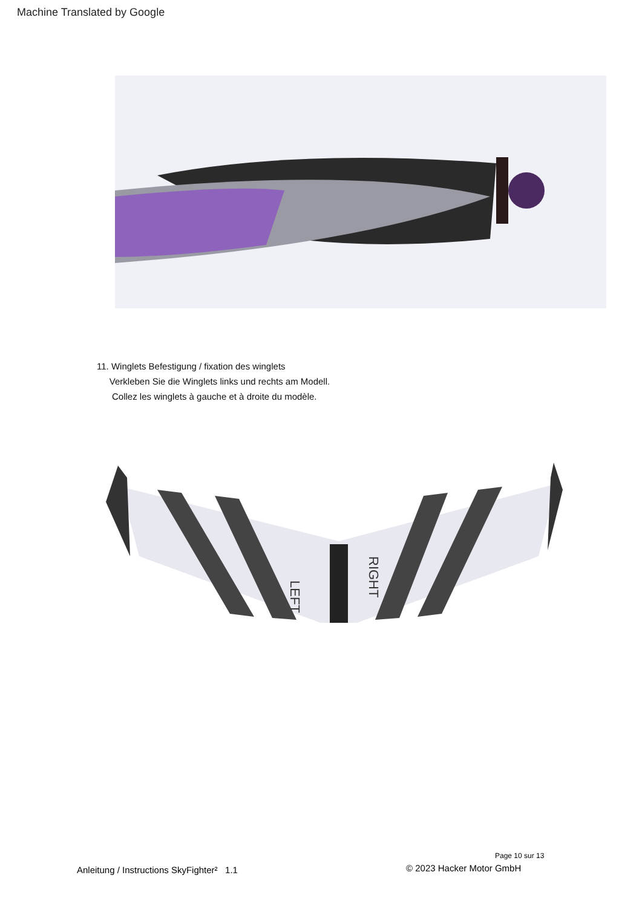Machine Translated by Google
11. Winglets Befestigung / fixation des winglets
Verkleben Sie die Winglets links und rechts am Modell.
Collez les winglets à gauche et à droite du modèle.
LEFT
RIGHT
Page 10 sur 13
Anleitung / Instructions SkyFighter² 1.1
© 2023 Hacker Motor GmbH